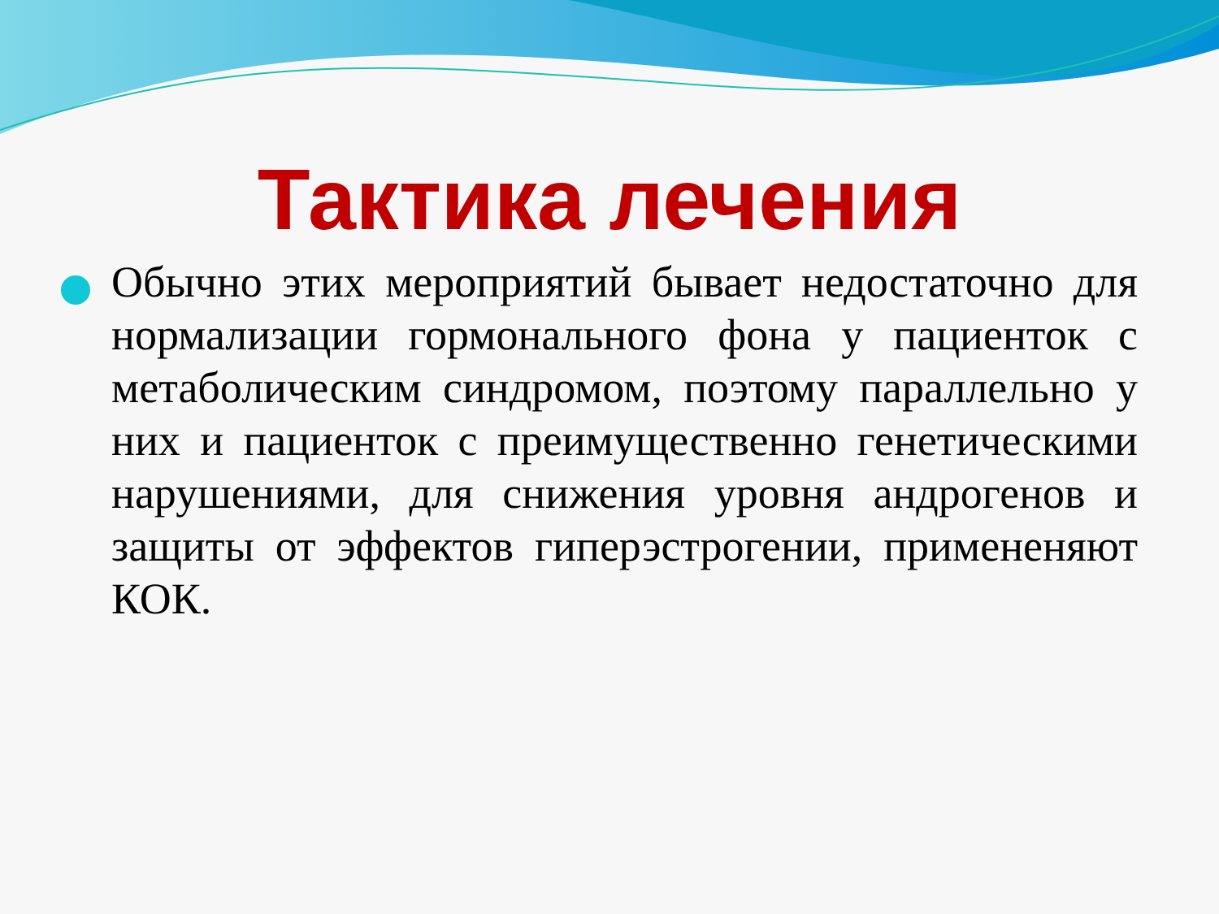Тактика лечения
Обычно этих мероприятий бывает недостаточно для нормализации гормонального фона у пациенток с метаболическим синдромом, поэтому параллельно у них и пациенток с преимущественно генетическими нарушениями, для снижения уровня андрогенов и защиты от эффектов гиперэстрогении, примененяют КОК.